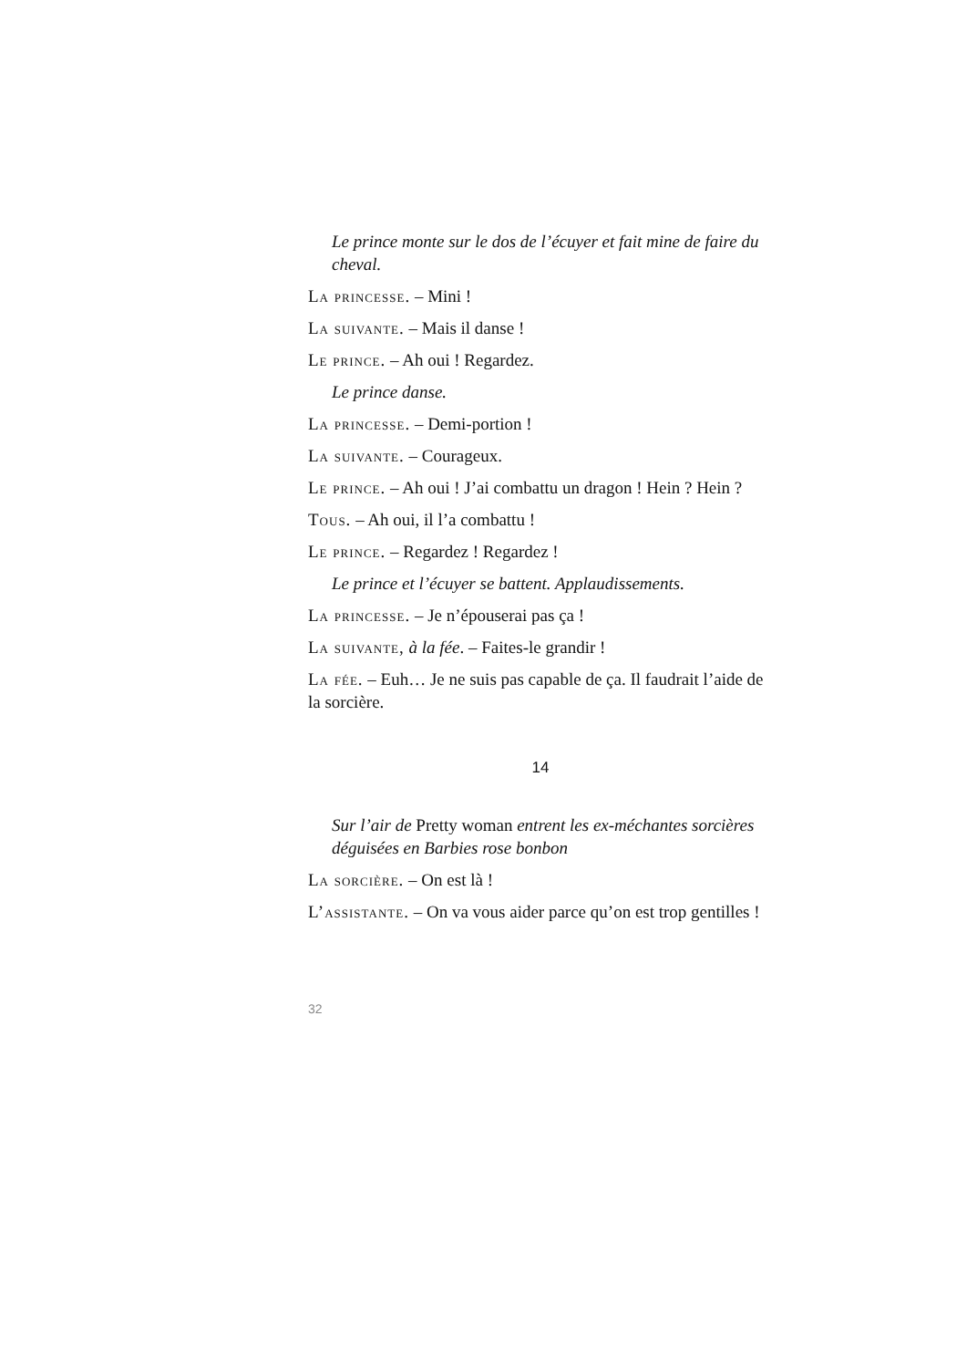Le prince monte sur le dos de l’écuyer et fait mine de faire du cheval.
La princesse. – Mini !
La suivante. – Mais il danse !
Le prince. – Ah oui ! Regardez.
Le prince danse.
La princesse. – Demi-portion !
La suivante. – Courageux.
Le prince. – Ah oui ! J’ai combattu un dragon ! Hein ? Hein ?
Tous. – Ah oui, il l’a combattu !
Le prince. – Regardez ! Regardez !
Le prince et l’écuyer se battent. Applaudissements.
La princesse. – Je n’épouserai pas ça !
La suivante, à la fée. – Faites-le grandir !
La fée. – Euh… Je ne suis pas capable de ça. Il faudrait l’aide de la sorcière.
14
Sur l’air de Pretty woman entrent les ex-méchantes sorcières déguisées en Barbies rose bonbon
La sorcière. – On est là !
L’assistante. – On va vous aider parce qu’on est trop gentilles !
32